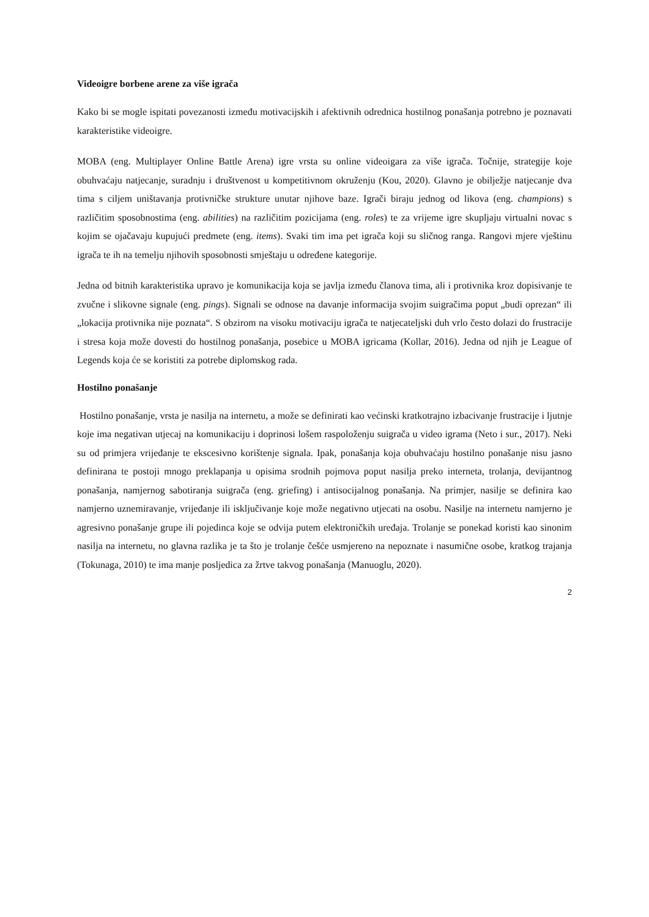Videoigre borbene arene za više igrača
Kako bi se mogle ispitati povezanosti između motivacijskih i afektivnih odrednica hostilnog ponašanja potrebno je poznavati karakteristike videoigre.
MOBA (eng. Multiplayer Online Battle Arena) igre vrsta su online videoigara za više igrača. Točnije, strategije koje obuhvaćaju natjecanje, suradnju i društvenost u kompetitivnom okruženju (Kou, 2020). Glavno je obilježje natjecanje dva tima s ciljem uništavanja protivničke strukture unutar njihove baze. Igrači biraju jednog od likova (eng. champions) s različitim sposobnostima (eng. abilities) na različitim pozicijama (eng. roles) te za vrijeme igre skupljaju virtualni novac s kojim se ojačavaju kupujući predmete (eng. items). Svaki tim ima pet igrača koji su sličnog ranga. Rangovi mjere vještinu igrača te ih na temelju njihovih sposobnosti smještaju u određene kategorije.
Jedna od bitnih karakteristika upravo je komunikacija koja se javlja između članova tima, ali i protivnika kroz dopisivanje te zvučne i slikovne signale (eng. pings). Signali se odnose na davanje informacija svojim suigračima poput „budi oprezan“ ili „lokacija protivnika nije poznata“. S obzirom na visoku motivaciju igrača te natjecateljski duh vrlo često dolazi do frustracije i stresa koja može dovesti do hostilnog ponašanja, posebice u MOBA igricama (Kollar, 2016). Jedna od njih je League of Legends koja će se koristiti za potrebe diplomskog rada.
Hostilno ponašanje
Hostilno ponašanje, vrsta je nasilja na internetu, a može se definirati kao većinski kratkotrajno izbacivanje frustracije i ljutnje koje ima negativan utjecaj na komunikaciju i doprinosi lošem raspoloženju suigrača u video igrama (Neto i sur., 2017). Neki su od primjera vrijeđanje te ekscesivno korištenje signala. Ipak, ponašanja koja obuhvaćaju hostilno ponašanje nisu jasno definirana te postoji mnogo preklapanja u opisima srodnih pojmova poput nasilja preko interneta, trolanja, devijantnog ponašanja, namjernog sabotiranja suigrača (eng. griefing) i antisocijalnog ponašanja. Na primjer, nasilje se definira kao namjerno uznemiravanje, vrijeđanje ili isključivanje koje može negativno utjecati na osobu. Nasilje na internetu namjerno je agresivno ponašanje grupe ili pojedinca koje se odvija putem elektroničkih uređaja. Trolanje se ponekad koristi kao sinonim nasilja na internetu, no glavna razlika je ta što je trolanje češće usmjereno na nepoznate i nasumične osobe, kratkog trajanja (Tokunaga, 2010) te ima manje posljedica za žrtve takvog ponašanja (Manuoglu, 2020).
2